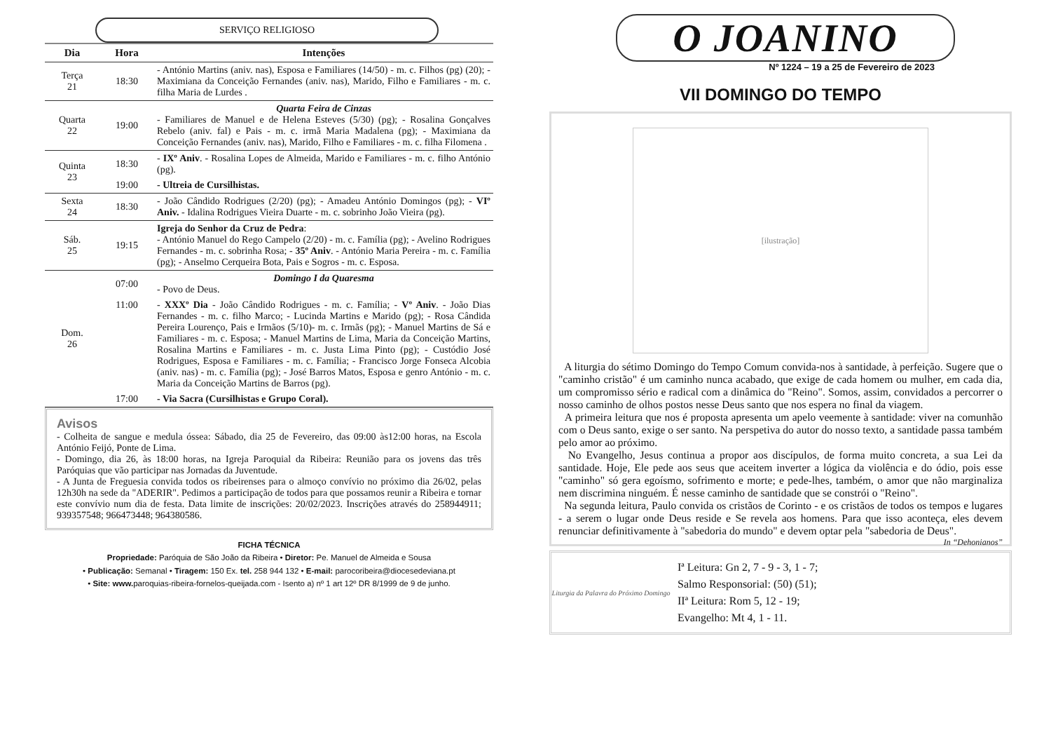SERVIÇO RELIGIOSO
| Dia | Hora | Intenções |
| --- | --- | --- |
| Terça 21 | 18:30 | - António Martins (aniv. nas), Esposa e Familiares (14/50) - m. c. Filhos (pg) (20); - Maximiana da Conceição Fernandes (aniv. nas), Marido, Filho e Familiares - m. c. filha Maria de Lurdes . |
| Quarta 22 | 19:00 | Quarta Feira de Cinzas - Familiares de Manuel e de Helena Esteves (5/30) (pg); - Rosalina Gonçalves Rebelo (aniv. fal) e Pais - m. c. irmã Maria Madalena (pg); - Maximiana da Conceição Fernandes (aniv. nas), Marido, Filho e Familiares - m. c. filha Filomena . |
| Quinta 23 | 18:30 | - IXº Aniv . - Rosalina Lopes de Almeida, Marido e Familiares - m. c. filho António (pg). |
| | 19:00 | - Ultreia de Cursilhistas. |
| Sexta 24 | 18:30 | - João Cândido Rodrigues (2/20) (pg); - Amadeu António Domingos (pg); - VIº Aniv. - Idalina Rodrigues Vieira Duarte - m. c. sobrinho João Vieira (pg). |
| Sáb. 25 | 19:15 | Igreja do Senhor da Cruz de Pedra : - António Manuel do Rego Campelo (2/20) - m. c. Família (pg); - Avelino Rodrigues Fernandes - m. c. sobrinha Rosa; - 35º Aniv . - António Maria Pereira - m. c. Família (pg); - Anselmo Cerqueira Bota, Pais e Sogros - m. c. Esposa. |
| Dom. 26 | 07:00 | Domingo I da Quaresma - Povo de Deus. |
| | 11:00 | - XXXº Dia - João Cândido Rodrigues - m. c. Família; - Vº Aniv . - João Dias Fernandes - m. c. filho Marco; - Lucinda Martins e Marido (pg); - Rosa Cândida Pereira Lourenço, Pais e Irmãos (5/10)- m. c. Irmãs (pg); - Manuel Martins de Sá e Familiares - m. c. Esposa; - Manuel Martins de Lima, Maria da Conceição Martins, Rosalina Martins e Familiares - m. c. Justa Lima Pinto (pg); - Custódio José Rodrigues, Esposa e Familiares - m. c. Família; - Francisco Jorge Fonseca Alcobia (aniv. nas) - m. c. Família (pg); - José Barros Matos, Esposa e genro António - m. c. Maria da Conceição Martins de Barros (pg). |
| | 17:00 | - Via Sacra (Cursilhistas e Grupo Coral). |
Avisos
- Colheita de sangue e medula óssea: Sábado, dia 25 de Fevereiro, das 09:00 às12:00 horas, na Escola António Feijó, Ponte de Lima.
- Domingo, dia 26, às 18:00 horas, na Igreja Paroquial da Ribeira: Reunião para os jovens das três Paróquias que vão participar nas Jornadas da Juventude.
- A Junta de Freguesia convida todos os ribeirenses para o almoço convívio no próximo dia 26/02, pelas 12h30h na sede da "ADERIR". Pedimos a participação de todos para que possamos reunir a Ribeira e tornar este convívio num dia de festa. Data limite de inscrições: 20/02/2023. Inscrições através do 258944911; 939357548; 966473448; 964380586.
FICHA TÉCNICA
Propriedade: Paróquia de São João da Ribeira • Diretor: Pe. Manuel de Almeida e Sousa
• Publicação: Semanal • Tiragem: 150 Ex. tel. 258 944 132 • E-mail: parocoribeira@diocesedeviana.pt
• Site: www. paroquias-ribeira-fornelos-queijada.com - Isento a) nº 1 art 12º DR 8/1999 de 9 de junho.
O JOANINO
Nº 1224 – 19 a 25 de Fevereiro de 2023
VII DOMINGO DO TEMPO
[ilustração]
A liturgia do sétimo Domingo do Tempo Comum convida-nos à santidade, à perfeição. Sugere que o "caminho cristão" é um caminho nunca acabado, que exige de cada homem ou mulher, em cada dia, um compromisso sério e radical com a dinâmica do "Reino". Somos, assim, convidados a percorrer o nosso caminho de olhos postos nesse Deus santo que nos espera no final da viagem.
A primeira leitura que nos é proposta apresenta um apelo veemente à santidade: viver na comunhão com o Deus santo, exige o ser santo. Na perspetiva do autor do nosso texto, a santidade passa também pelo amor ao próximo.
No Evangelho, Jesus continua a propor aos discípulos, de forma muito concreta, a sua Lei da santidade. Hoje, Ele pede aos seus que aceitem inverter a lógica da violência e do ódio, pois esse "caminho" só gera egoísmo, sofrimento e morte; e pede-lhes, também, o amor que não marginaliza nem discrimina ninguém. É nesse caminho de santidade que se constrói o "Reino".
Na segunda leitura, Paulo convida os cristãos de Corinto - e os cristãos de todos os tempos e lugares - a serem o lugar onde Deus reside e Se revela aos homens. Para que isso aconteça, eles devem renunciar definitivamente à "sabedoria do mundo" e devem optar pela "sabedoria de Deus". In “Dehonianos”
Liturgia da Palavra do Próximo Domingo
Iª Leitura: Gn 2, 7 - 9 - 3, 1 - 7;
Salmo Responsorial: (50) (51);
IIª Leitura: Rom 5, 12 - 19;
Evangelho: Mt 4, 1 - 11.